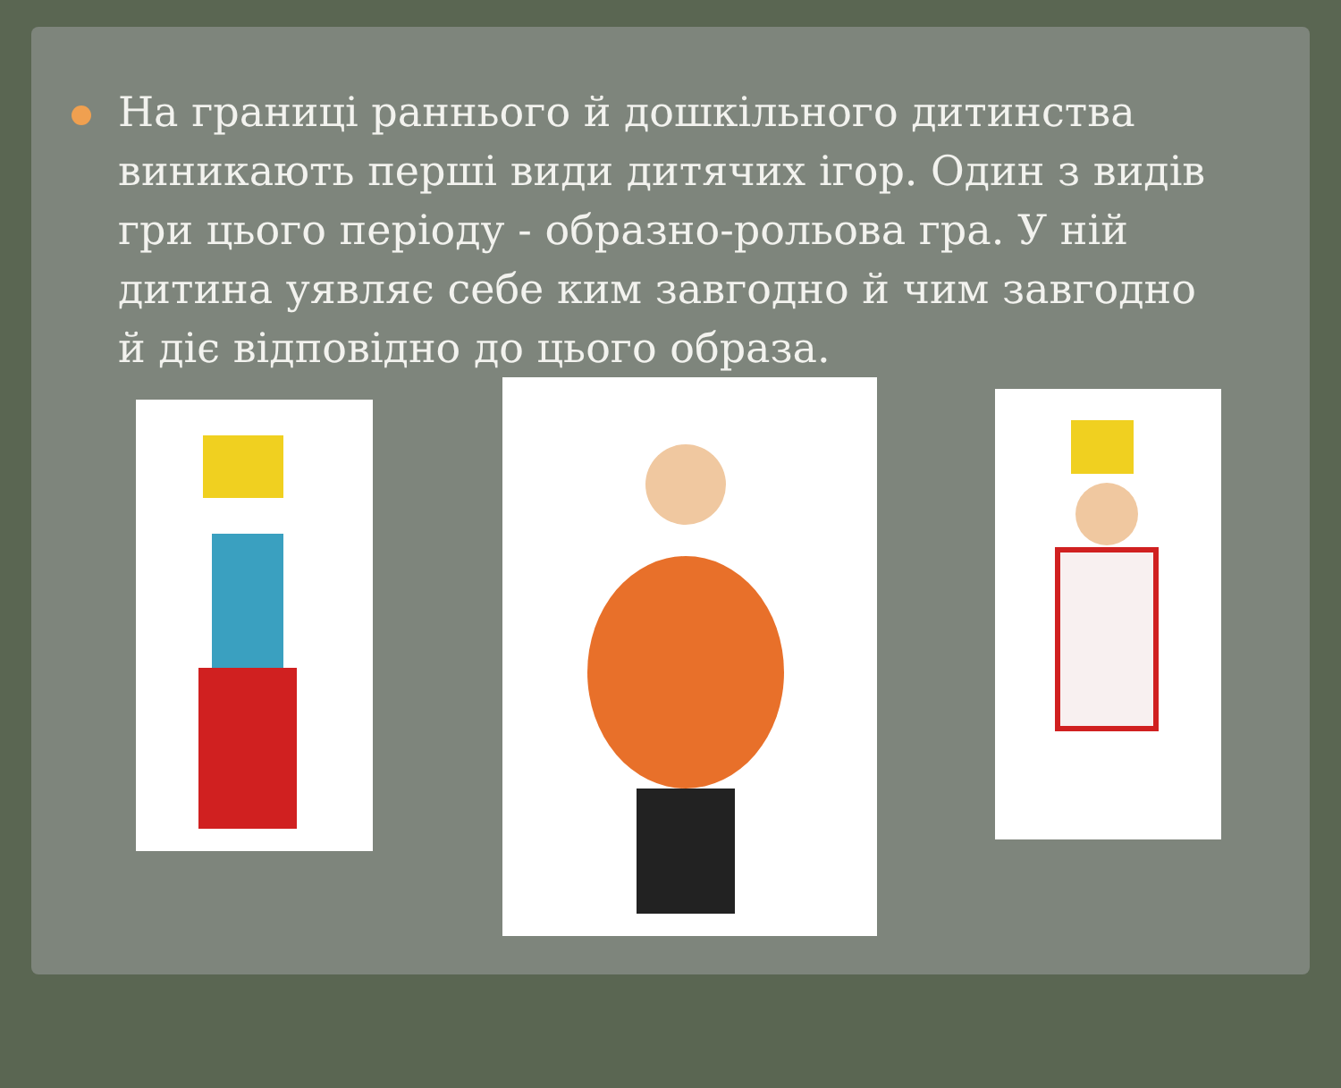На границі раннього й дошкільного дитинства виникають перші види дитячих ігор. Один з видів гри цього періоду - образно-рольова гра. У ній дитина уявляє себе ким завгодно й чим завгодно й діє відповідно до цього образа.